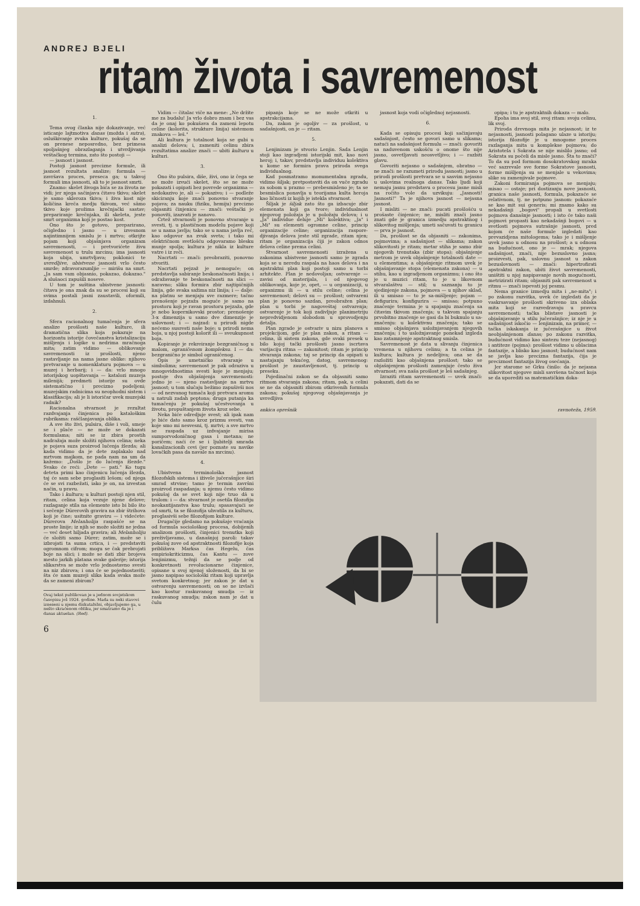ANDREJ BJELI
ritam života i savremenost
1.
Tema ovog članka nije dokazivanje, već isticanje lajtmotiva danas (možda i sutra), osluškivanje zvuka kulture, pokušaj da se on prenese neposredno, bez primesa spoljašnjeg obrazlaganja i utvrdjivanja veštačkog termina, zato što postoji —
— jasnost i jasnost.
Postoji jasnost precizne formule, ili jasnost rezultata analize; formula — završava proces, preseca ga; u takvoj formuli ima jasnosti, ali to je jasnost smrti.
Znamo: skelet živoga bića se za života ne vidi; jer njega sačinjava čitavo tkivo; skelet je samo skleroza tkiva; i živa kost nije količina kreča medju tkivom, već sâmo tkivo koje prožima krečnjački sastav; prepariranje krečnjaka, ili skeleta, jeste smrt organizma koji je postao kost.
Ono što je gotovo, preparirano, očigledno i jasno — u izvesnom najintimnijem smislu je i mrtvo; otkrijte pojam koji objašnjava organizam savremenosti, — i pretvorićete živu savremenost u trulu mrcinu; ima jasnosti koja ubija, umrtvljava; poklonici te uvredljive, ubistvene jasnosti vrlo često smrde; zdravorazumljie — mirišu na smrt. „Ja sam vam objasnio, pokazao, dokazao." A slušaoci zapušili noseve.
U tom je suština ubistvene jasnosti: čitava je ona znak da su se procesi koji su svima postali jasni zaustavili, oformili, izdahnuli.
2.
Sfera racionalnog tumačenja je sfera analize prošlosti naše kulture, ili dramatična slika koja pokazuje na horizontu istorije čovečanstva kristalizaciju mišljenja i logike u nedrima mračnoga mita; zatim vidimo — oblikovanje savremenosti iz prošlosti, njeno rastavljanje na nama jasne oblike: njihovo pretvaranje u nomenklaturu pojmova — u muzej i herbarij; i — da: vrlo mnogo istorijskog uopštavanja — katalozi muzeja milenijâ; predmeti istorije su ovde sistematično i precizno podeljeni; muzejskim radnicima su neophodni sistem i klasifikacija; ali je li istoričar uvek muzejski radnik?
Racionalna stvarnost je rezultat razdvajanja činjenica po kataloškim rubrikama: raščlanjavanja oblika.
A sve što živi, pulsira, diše i voli, smeje se i plače — ne može se dokazati formulama; niti se iz zbira prostih nadražaja može složiti njihova celina; neka je pojava suza proizvod lučenja žlezda; ali kada vidimo da je dete zaplakalo nad mrtvom majkom, ne pada nam na um da kažemo: „Došlo je do lučenja žlezde." Svako će reći: „Dete — pati." Ko tugu deteta primi kao činjenicu lučenja žlezda, taj će sam sebe proglasiti lešom; od njega će se svi razbežati, iako je on, na izvestan način, u pravu.
Tako i kultura; u kulturi postoji njen stil, ritam, celina koja vezuje njene delove; razlaganje stila na elemente isto bi bilo što i sečenje Dürerovih gravira na zbir štrihova koji je čine; usitnite graviru — i videćete: Dürerova Melanholija raspašće se na proste linije; iz njih se može složiti ne jedna — već deset hiljada gravira; ali Melanholiju će složiti samo Dürer; zatim, može se i izbrojati ta suma crtica, i — predstaviti ogromnom cifrom; mogu se čak prebrojati boje na slici; i može se dati zbir brojeva mesto jarkih platana svake galerije; istorija slikarstva se može vrlo jednostavno svesti na niz zbirova; i ona će se pojednostaviti; šta će nam muzeji slika kada svaka može da se zameni zbirom?
Ovaj tekst publikovan je u jednom sovjetskom časopisu još 1924. godine. Mada su neki stavovi izneseni u njemu diskutabilni, objavljujemo ga, u nešto skraćenom obliku, jer smatramo da je i danas aktuelan. (Red).
6
Vidim — čitalac viče na mene: „Ne držite me za budalu! Ja vrlo dobro znam i bez vas da je onaj ko pokušava da zameni lepotu celine (kolorita, strukture linija) sistemom znakova — leš."
Ali kultura je totalnost koja se gubi u analizi delova; i, zameniti celinu zbira rezultatima analize znači — ubiti kulturu u kulturi.
3.
Ono što pulsira, diše, živi, ono iz čega se ne može izvući skelet, što se ne može pokazati i opipati bez povrede organizma — nedokazivo je, ali — pokazivo; i — podleže skiciranju koje znači ponovno stvaranje pojava; za nauku (fiziku, hemiju) precizno objasniti činjenicu — znači: veštački je ponoviti, izazvati je nanovo.
Crtež stvarnosti je ponovno stvaranje u svesti, tj. u plastičnom modelu pojave koji se u nama javlja; tako se u nama javlja reč, kao odgovor na zvuk sveta; i tako mi električnom svetlošću odgovaramo blesku munje spolja; kultura je nikla iz kulture vatre i iz reči.
Nacrtati — znači: preobraziti, ponovno stvoriti.
Nacrtati pejzaž je nemoguće; on predstavlja sabiranje beskonačnosti linija; i odražavanje te beskonačnosti na slici — naravno; sliku formira zbir najtipičnijih linija, gde svaka sažima niz linija; i — dalje: na platnu se menjaju sve razmere; tačno prenošenje pejzaža moguće je samo na prostoru koji je ravan prostoru pejzaža, gde je nebo kopernikovski prostor; prenošenje 3-x dimenzija u samo dve dimenzije je uslovnost; i — najzad: u prirodi nigde nećemo susresti naše boje; u prirodi nema boja, u njoj postoji kolorit ili — sveukupnost boja.
Kopiranje je rekreiranje bezgraničnog u malom, ograničenom kompleksu. I — da: bezgranično je simbol ograničenog.
Opis je umetničko stvaranje u simbolima; savremenost je pak odraziva u mnogovidnostima svesti koje je menjaju; postoje dva objašnjenja savremenosti: jedno je — njeno rastavljanje na mrtvu jasnost; u tom slučaju bežimo zapušivši nos — od nezvanog tumača koji pretvara aromu u natruli zadah peptona; druga putanja ka tumačenju je pokušaj učestvovanja u životu, propuštanjem života kroz sebe.
Neka biće odredjuje svest; ali ipak nam je biće dato samo kroz prizmu svesti, van koje smo mi nesvesni, tj. mrtvi; a sve mrtvo se raspada uz izdvajanje mirisa sumporvodoničnog gasa i metana; ne poričem; naći će se i ljubitelji smrada kanalizacionih cevi (jer poznate su navike lovačkih pasa da navale na mrcinu).
4.
Ubistvena terminološka jasnost filozofskih sistema i iživele jučerašnjice širi smrad strvine; tamo je termin završni proizvod raspadanja; u njemu često vidimo pokušaj da se svet koji nije truo dâ u trulom: i — da: stvarnost je osetila filozofiju neokantijanstva kao trulu; spasavajući se od smrti, ta se filozofija uhvatila za kulturu, proglasivši sebe filozofijom kulture.
Drugačije gledamo na pokušaje vraćanja od formula sociološkog procesa, dobijenih analizom prošlosti, činjenici trenutka koji preživljavamo, u današnjoj paroli: takav pokušaj zove od apstraktnosti filozofije koja približava Marksa čas Hegelu, čas empiriokriticizmu, čas Kantu — zove lenjinizmu, težnji da se podje od konkretnosti revolucionarne činjenice, opisane u svoj njenoj složenosti, da bi se jasno napipao sociološki ritam koji upravlja svetom konkretnog; jer zakon je dat u ostvarenju savremenosti; on se ne izvlači kao kostur raskuvanog smudja — iz raskuvanog smudja; zakon nam je dat u čulu
pipanja koje se ne može otkriti u apstrakcijama.
Da, zakon je ogoljiv — za prošlost, u sadašnjosti, on je — ritam.
5.
Lenjinizam je stvorio Lenjin. Sada Lenjin stoji kao izgradjeni istorijski mit, kao novi heroj; i, takav, predstavlja individuu kolektiva u kome se formira prava priroda svega individualnog.
Kad posmatramo monumentalnu zgradu, vidimo šiljak; pretpostaviti da on vuče zgradu za sobom u prazno — prebesmisleno je; ta se besmislica ponavlja u teorijama kulta heroja kao ličnosti iz kojih je istekla stvarnost.
Šiljak je šiljak zato što ga izbacuje zbir elemenata koji ga tvore; individualnost njegovog položaja je u položaju delova; i u „Ja" individue deluje „Mi" kolektiva; „Ja" i „Mi" su elementi ogromne celine, princip organizacije celine; organizacija raspore­djivanja delova jeste stil zgrade, ritam njen; ritam je organizacija čiji je zakon odnos delova celine prema celini.
Stvarnost savremenosti izražena u zakonima ubistvene jasnosti samo je zgrada koja se u neredu raspala na haos delova i na apstraktni plan koji postoji samo u torbi arhitekte. Plan je nedovoljan; ostvarenje — zavisi od materijala, i od njegovog oblikovanja, koje je, opet, — u organizaciji, u organizmu ili — u stilu celine; celina je savremenost; delovi su — prošlost; ostvareni plan je ponovno sazdan, preobražen plan; plan u torbi je nagoveštaj ostvarenja; ostvarenje je tok koji zadivljuje planimetriju nepredvidjenom slobodom u sprovodjenju detalja.
Plan zgrade je ostvariv u nizu planova s projekcijom, gde je plan zakon, a ritam — celina, ili sistem zakona, gde svaki presek u bilo kojoj tački prošlosti jasno iscrtava varijaciju ritma — zakonitost; ritam je princip stvaranja zakona; taj se princip da opipati u nastajanju tekućeg, datog, savremenog: prošlost je zaustavljenost, tj. princip u preseku.
Pojedinačni zakon se da objasniti samo ritmom stvaranja zakona; ritam, pak, u celini se ne da objasniti zbirom otkrivenih formula zakona; pokušaj njegovog objašnjavanja je uvredljiva
jasnost koja vodi očiglednoj nejasnosti.
6.
Kada se opisuju procesi koji sačinjavaju sadašnjost, često se govori samo u slikama; natući na sadašnjost formulu — znači: govoriti sa naduvenom uskošću o onome što nije jasno, osvetljavati neosvetljivo; i — razbiti glavu.
Govoriti nejasno o sadašnjem, obratno — ne znači: ne razumeti prirodu jasnosti; jasno u prirodi prošlosti pretvara se u sasvim nejasno u uslovima realnoga danas. Tako ljudi koji nemaju jasnu predstavu o procesu jasne misli na ročito vole da uzvikuju: „Jasnosti! Jasnosti!" Ta je njihova jasnost — nejasna jasnost.
I misliti — ne znači: pucati prošlošću u prošaste činjenice; ne, misliti znači jasno znati gde je granica izmedju apstraktnog i slikovitog mišljenja; umeti sačuvati tu granicu — prva je jasnost.
Da, prošlost se da objasniti — zakonima, pojmovima; a sadašnjost — slikama; zakon slikovitosti je ritam; metar stiha je samo zbir njegovih trenutaka (zbir stopa); objašnjenje metrom je uvek objašnjenje totalnosti date — u elementima; a objašnjenje ritmom uvek je objašnjavanje stopa (elemenata zakona) — u stihu, kao u izgradjenom organizmu; i ono što je u muzici ritam, to je u likovnom stvaralaštvu — stil; u saznanju to je sjedinjenje zakona, pojmova — u njihov sklad, ili u smisao — to je sa-mišljenje; pojam — defigurira; konfigurira — smisao; potpuno značenje termina je u spajanju značenja sa čitavim tkivom značenja; u takvom spajanju prvobitno značenje se gasi da bi buknulo u sa-značenju: u kolektivnu značenja; tako se smisao objašnjava usložnjavanjem njegovih značenja; i to usložnjavanje ponekad izgleda kao zatamnjenje apstraktnog smisla.
Savremenost je data u slivanju činjenica vremena u njihovu celinu; a ta celina je kultura; kultura je nedeljiva; ona se da razložiti kao objašnjena prošlost; tako se objašnjenjem prošlosti zamenjuje često živa stvarnost; sva naša prošlost je leš sadašnjeg.
Izraziti ritam savremenosti — uvek znači: pokazati, dati da se
opipa; i tu je apstraktnih dokaza — malo.
Epoha ima svoj stil, svoj ritam: svoju celinu, lik svoj.
Priroda drevnoga mita je nejasnost; iz te nejasnosti, jasnosti polagano ulaze u istoriju; istorija filozofije je u mnogome proces razlaganja mita u komplekse pojmova; do Aristotela i Sokrata se nije mislilo jasno; od Sokrata su počeli da misle jasno. Šta to znači? To da su pod formom dosokratovskog mraka već sazrevale sve forme Sokratove jasnosti, forme mišljenja su se menjale u vekovima; slike su zamenjivale pojmove.
Zakoni formiranja pojmova se menjaju; misao — ostaje; pri dostizanju nove jasnosti, granica naše jasnosti, formula, pokazaće se relativnom, tj. ne potpuno jasnom: pokazaće se kao mit sui generis; mi znamo kako su nekadašnji „bogovi" propali u svetlosti pojmova današnje jasnosti; i isto će tako naši pojmovi propasti kao nekadašnji bogovi — u svetlosti pojmova sutrašnje jasnosti, pred kojom će naše formule izgledati kao prevazidjena mitologema; tako je i mišljenje uvek jasno u odnosu na prošlost; a u odnosu na budućnost, ono je — mrak; njegova sadašnjost, znači, nije bezuslovno jasna; proizvesti, pak, uslovnu jasnost u zakon bezuslovnosti — znači: hipertrofirati apstraktni zakon, ubiti život savremenosti, uništiti u njoj napipavanje novih mogućnosti, metrizirati ritam; objasniti pak savremenost u ritmu — znači ispevati joj pesmu.
Nema granice izmedju mita i „ne-mita"; i po zakonu razvitka, uvek će izgledati da je vaskrsavanje prošlosti skriveno iza oblaka mita koji se razvedravaju u pravcu savremenosti; tačka blistave jasnosti je objašnjavanje u stilu jučerašnjice; iz nje je u sadašnjost iskočio — lenjinizam, na primer, — tačka iskakanja iz jučerašnjice u život neobjašnjenom danas; po zakonu razvitka, budućnost vidimo kao sintezu teze (nejasnog) i antiteze (pojma): prošlost vidimo u oblacima fantazije, a blisko kao jasnost; budućnost nam se javlja kao precizna fantazija, čija je preciznost fantazija živog osećanja.
Jer starome se Grku činilo: da je nejasna slikovitost njegove misli savršena tačnost koja se da uporediti sa matematičkim doka-
ankica oprešnik ravnoteža, 1959.